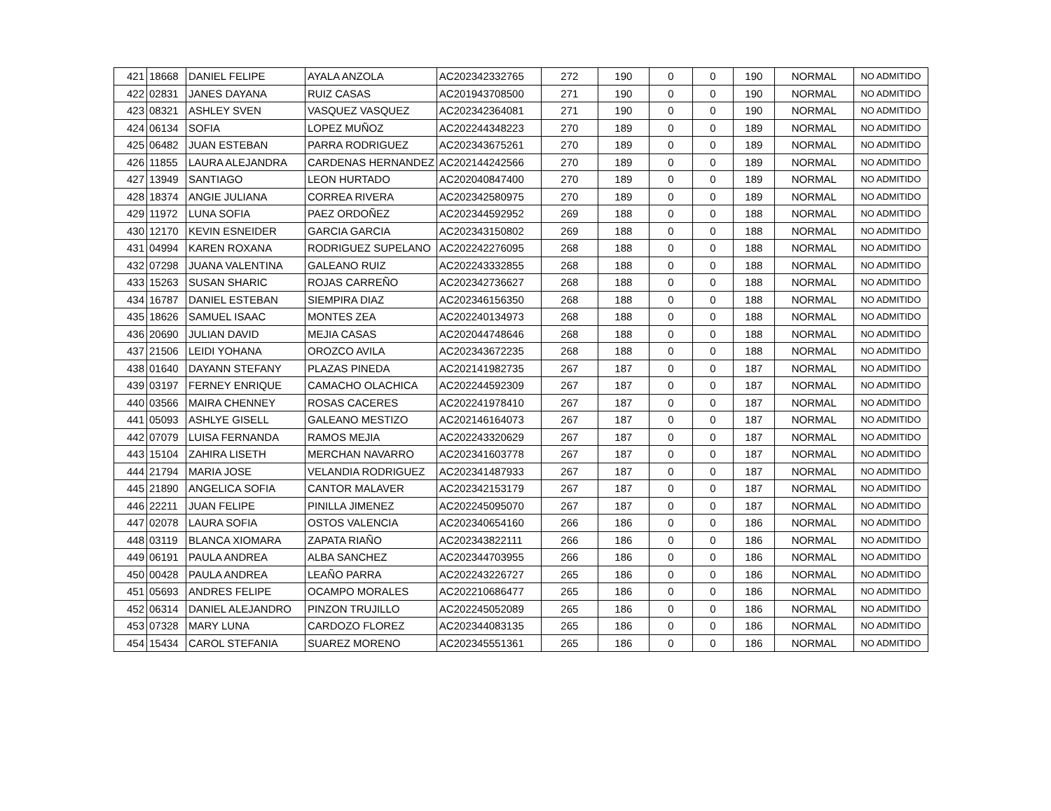| 421 | 18668 | DANIEL FELIPE | AYALA ANZOLA | AC202342332765 | 272 | 190 | 0 | 0 | 190 | NORMAL | NO ADMITIDO |
| 422 | 02831 | JANES DAYANA | RUIZ CASAS | AC201943708500 | 271 | 190 | 0 | 0 | 190 | NORMAL | NO ADMITIDO |
| 423 | 08321 | ASHLEY SVEN | VASQUEZ VASQUEZ | AC202342364081 | 271 | 190 | 0 | 0 | 190 | NORMAL | NO ADMITIDO |
| 424 | 06134 | SOFIA | LOPEZ MUÑOZ | AC202244348223 | 270 | 189 | 0 | 0 | 189 | NORMAL | NO ADMITIDO |
| 425 | 06482 | JUAN ESTEBAN | PARRA RODRIGUEZ | AC202343675261 | 270 | 189 | 0 | 0 | 189 | NORMAL | NO ADMITIDO |
| 426 | 11855 | LAURA ALEJANDRA | CARDENAS HERNANDEZ | AC202144242566 | 270 | 189 | 0 | 0 | 189 | NORMAL | NO ADMITIDO |
| 427 | 13949 | SANTIAGO | LEON HURTADO | AC202040847400 | 270 | 189 | 0 | 0 | 189 | NORMAL | NO ADMITIDO |
| 428 | 18374 | ANGIE JULIANA | CORREA RIVERA | AC202342580975 | 270 | 189 | 0 | 0 | 189 | NORMAL | NO ADMITIDO |
| 429 | 11972 | LUNA SOFIA | PAEZ ORDOÑEZ | AC202344592952 | 269 | 188 | 0 | 0 | 188 | NORMAL | NO ADMITIDO |
| 430 | 12170 | KEVIN ESNEIDER | GARCIA GARCIA | AC202343150802 | 269 | 188 | 0 | 0 | 188 | NORMAL | NO ADMITIDO |
| 431 | 04994 | KAREN ROXANA | RODRIGUEZ SUPELANO | AC202242276095 | 268 | 188 | 0 | 0 | 188 | NORMAL | NO ADMITIDO |
| 432 | 07298 | JUANA VALENTINA | GALEANO RUIZ | AC202243332855 | 268 | 188 | 0 | 0 | 188 | NORMAL | NO ADMITIDO |
| 433 | 15263 | SUSAN SHARIC | ROJAS CARREÑO | AC202342736627 | 268 | 188 | 0 | 0 | 188 | NORMAL | NO ADMITIDO |
| 434 | 16787 | DANIEL ESTEBAN | SIEMPIRA DIAZ | AC202346156350 | 268 | 188 | 0 | 0 | 188 | NORMAL | NO ADMITIDO |
| 435 | 18626 | SAMUEL ISAAC | MONTES ZEA | AC202240134973 | 268 | 188 | 0 | 0 | 188 | NORMAL | NO ADMITIDO |
| 436 | 20690 | JULIAN DAVID | MEJIA CASAS | AC202044748646 | 268 | 188 | 0 | 0 | 188 | NORMAL | NO ADMITIDO |
| 437 | 21506 | LEIDI YOHANA | OROZCO AVILA | AC202343672235 | 268 | 188 | 0 | 0 | 188 | NORMAL | NO ADMITIDO |
| 438 | 01640 | DAYANN STEFANY | PLAZAS PINEDA | AC202141982735 | 267 | 187 | 0 | 0 | 187 | NORMAL | NO ADMITIDO |
| 439 | 03197 | FERNEY ENRIQUE | CAMACHO OLACHICA | AC202244592309 | 267 | 187 | 0 | 0 | 187 | NORMAL | NO ADMITIDO |
| 440 | 03566 | MAIRA CHENNEY | ROSAS CACERES | AC202241978410 | 267 | 187 | 0 | 0 | 187 | NORMAL | NO ADMITIDO |
| 441 | 05093 | ASHLYE GISELL | GALEANO MESTIZO | AC202146164073 | 267 | 187 | 0 | 0 | 187 | NORMAL | NO ADMITIDO |
| 442 | 07079 | LUISA FERNANDA | RAMOS MEJIA | AC202243320629 | 267 | 187 | 0 | 0 | 187 | NORMAL | NO ADMITIDO |
| 443 | 15104 | ZAHIRA LISETH | MERCHAN NAVARRO | AC202341603778 | 267 | 187 | 0 | 0 | 187 | NORMAL | NO ADMITIDO |
| 444 | 21794 | MARIA JOSE | VELANDIA RODRIGUEZ | AC202341487933 | 267 | 187 | 0 | 0 | 187 | NORMAL | NO ADMITIDO |
| 445 | 21890 | ANGELICA SOFIA | CANTOR MALAVER | AC202342153179 | 267 | 187 | 0 | 0 | 187 | NORMAL | NO ADMITIDO |
| 446 | 22211 | JUAN FELIPE | PINILLA JIMENEZ | AC202245095070 | 267 | 187 | 0 | 0 | 187 | NORMAL | NO ADMITIDO |
| 447 | 02078 | LAURA SOFIA | OSTOS VALENCIA | AC202340654160 | 266 | 186 | 0 | 0 | 186 | NORMAL | NO ADMITIDO |
| 448 | 03119 | BLANCA XIOMARA | ZAPATA RIAÑO | AC202343822111 | 266 | 186 | 0 | 0 | 186 | NORMAL | NO ADMITIDO |
| 449 | 06191 | PAULA ANDREA | ALBA SANCHEZ | AC202344703955 | 266 | 186 | 0 | 0 | 186 | NORMAL | NO ADMITIDO |
| 450 | 00428 | PAULA ANDREA | LEAÑO PARRA | AC202243226727 | 265 | 186 | 0 | 0 | 186 | NORMAL | NO ADMITIDO |
| 451 | 05693 | ANDRES FELIPE | OCAMPO MORALES | AC202210686477 | 265 | 186 | 0 | 0 | 186 | NORMAL | NO ADMITIDO |
| 452 | 06314 | DANIEL ALEJANDRO | PINZON TRUJILLO | AC202245052089 | 265 | 186 | 0 | 0 | 186 | NORMAL | NO ADMITIDO |
| 453 | 07328 | MARY LUNA | CARDOZO FLOREZ | AC202344083135 | 265 | 186 | 0 | 0 | 186 | NORMAL | NO ADMITIDO |
| 454 | 15434 | CAROL STEFANIA | SUAREZ MORENO | AC202345551361 | 265 | 186 | 0 | 0 | 186 | NORMAL | NO ADMITIDO |